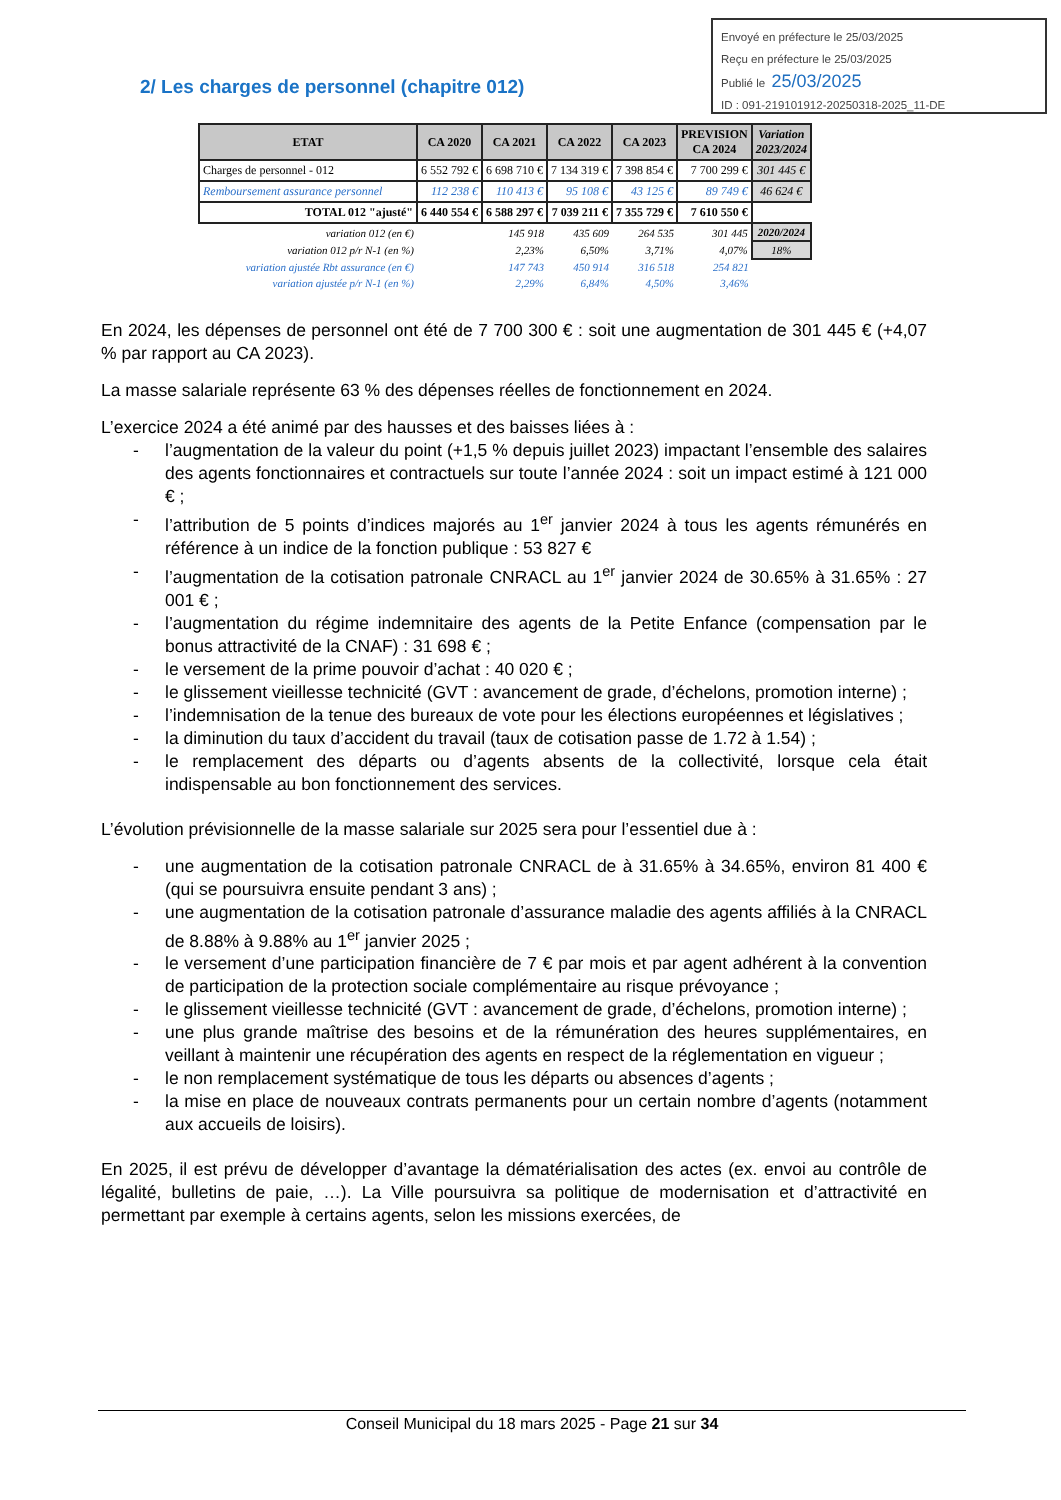Envoyé en préfecture le 25/03/2025
Reçu en préfecture le 25/03/2025
Publié le 25/03/2025
ID : 091-219101912-20250318-2025_11-DE
2/ Les charges de personnel (chapitre 012)
| ETAT | CA 2020 | CA 2021 | CA 2022 | CA 2023 | PREVISION CA 2024 | Variation 2023/2024 |
| --- | --- | --- | --- | --- | --- | --- |
| Charges de personnel - 012 | 6 552 792 € | 6 698 710 € | 7 134 319 € | 7 398 854 € | 7 700 299 € | 301 445 € |
| Remboursement assurance personnel | 112 238 € | 110 413 € | 95 108 € | 43 125 € | 89 749 € | 46 624 € |
| TOTAL 012 "ajusté" | 6 440 554 € | 6 588 297 € | 7 039 211 € | 7 355 729 € | 7 610 550 € | |
| variation 012 (en €) | | 145 918 | 435 609 | 264 535 | 301 445 | 2020/2024 |
| variation 012 p/r N-1 (en %) | | 2,23% | 6,50% | 3,71% | 4,07% | 18% |
| variation ajustée Rbt assurance (en €) | | 147 743 | 450 914 | 316 518 | 254 821 | |
| variation ajustée p/r N-1 (en %) | | 2,29% | 6,84% | 4,50% | 3,46% | |
En 2024, les dépenses de personnel ont été de 7 700 300 € : soit une augmentation de 301 445 € (+4,07 % par rapport au CA 2023).
La masse salariale représente 63 % des dépenses réelles de fonctionnement en 2024.
L’exercice 2024 a été animé par des hausses et des baisses liées à :
- l’augmentation de la valeur du point (+1,5 % depuis juillet 2023) impactant l’ensemble des salaires des agents fonctionnaires et contractuels sur toute l’année 2024 : soit un impact estimé à 121 000 € ;
- l’attribution de 5 points d’indices majorés au 1<sup>er</sup> janvier 2024 à tous les agents rémunérés en référence à un indice de la fonction publique : 53 827 €
- l’augmentation de la cotisation patronale CNRACL au 1<sup>er</sup> janvier 2024 de 30.65% à 31.65% : 27 001 € ;
- l’augmentation du régime indemnitaire des agents de la Petite Enfance (compensation par le bonus attractivité de la CNAF) : 31 698 € ;
- le versement de la prime pouvoir d’achat : 40 020 € ;
- le glissement vieillesse technicité (GVT : avancement de grade, d’échelons, promotion interne) ;
- l’indemnisation de la tenue des bureaux de vote pour les élections européennes et législatives ;
- la diminution du taux d’accident du travail (taux de cotisation passe de 1.72 à 1.54) ;
- le remplacement des départs ou d’agents absents de la collectivité, lorsque cela était indispensable au bon fonctionnement des services.
L’évolution prévisionnelle de la masse salariale sur 2025 sera pour l’essentiel due à :
- une augmentation de la cotisation patronale CNRACL de à 31.65% à 34.65%, environ 81 400 € (qui se poursuivra ensuite pendant 3 ans) ;
- une augmentation de la cotisation patronale d’assurance maladie des agents affiliés à la CNRACL de 8.88% à 9.88% au 1<sup>er</sup> janvier 2025 ;
- le versement d’une participation financière de 7 € par mois et par agent adhérent à la convention de participation de la protection sociale complémentaire au risque prévoyance ;
- le glissement vieillesse technicité (GVT : avancement de grade, d’échelons, promotion interne) ;
- une plus grande maîtrise des besoins et de la rémunération des heures supplémentaires, en veillant à maintenir une récupération des agents en respect de la réglementation en vigueur ;
- le non remplacement systématique de tous les départs ou absences d’agents ;
- la mise en place de nouveaux contrats permanents pour un certain nombre d’agents (notamment aux accueils de loisirs).
En 2025, il est prévu de développer d’avantage la dématérialisation des actes (ex. envoi au contrôle de légalité, bulletins de paie, …). La Ville poursuivra sa politique de modernisation et d’attractivité en permettant par exemple à certains agents, selon les missions exercées, de
Conseil Municipal du 18 mars 2025 - Page 21 sur 34